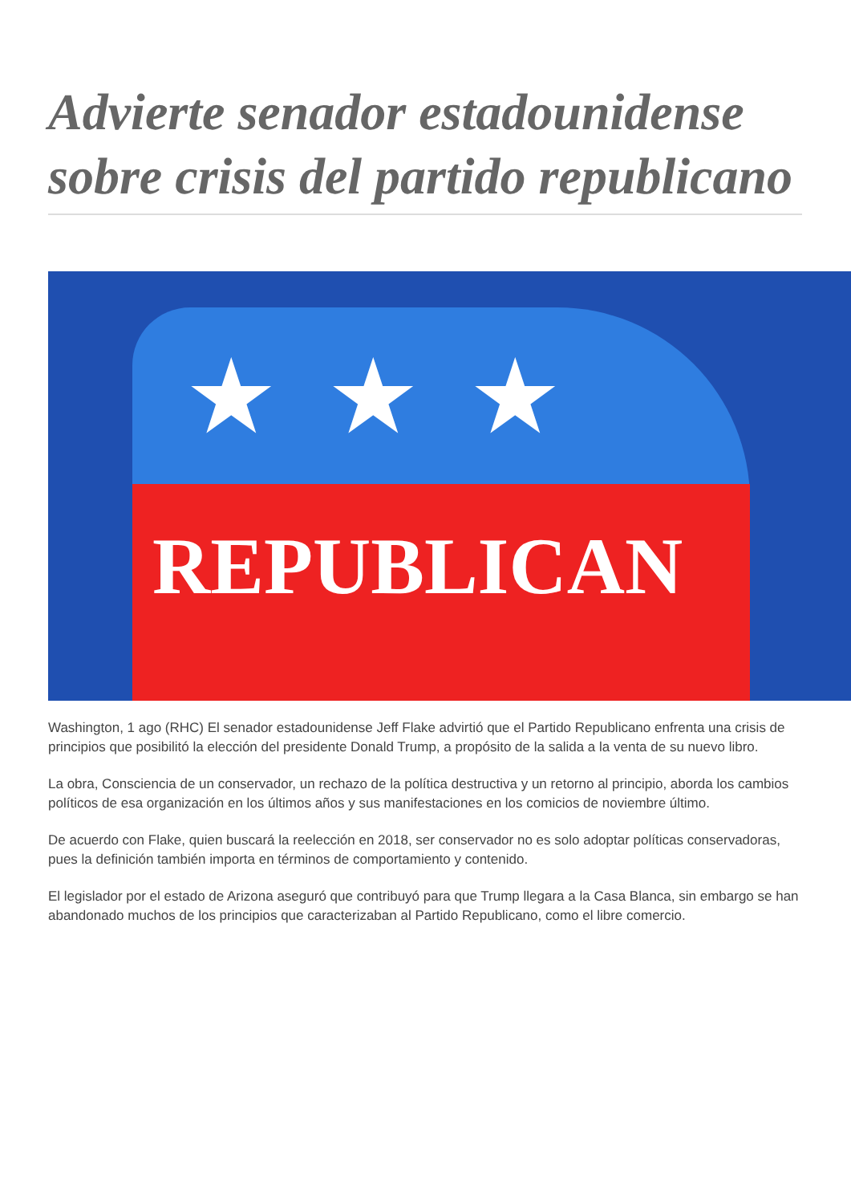Advierte senador estadounidense sobre crisis del partido republicano
★★★
REPUBLICAN
Washington, 1 ago (RHC) El senador estadounidense Jeff Flake advirtió que el Partido Republicano enfrenta una crisis de principios que posibilitó la elección del presidente Donald Trump, a propósito de la salida a la venta de su nuevo libro.
La obra, Consciencia de un conservador, un rechazo de la política destructiva y un retorno al principio, aborda los cambios políticos de esa organización en los últimos años y sus manifestaciones en los comicios de noviembre último.
De acuerdo con Flake, quien buscará la reelección en 2018, ser conservador no es solo adoptar políticas conservadoras, pues la definición también importa en términos de comportamiento y contenido.
El legislador por el estado de Arizona aseguró que contribuyó para que Trump llegara a la Casa Blanca, sin embargo se han abandonado muchos de los principios que caracterizaban al Partido Republicano, como el libre comercio.